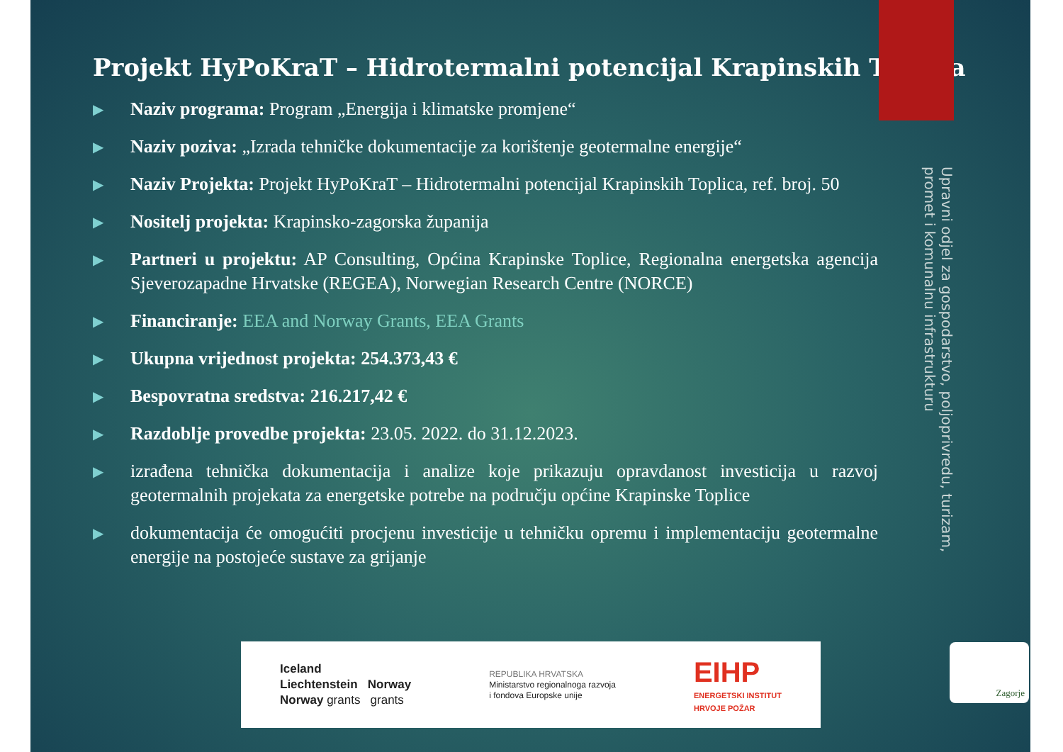Projekt HyPoKraT – Hidrotermalni potencijal Krapinskih Toplica
▶ Naziv programa: Program „Energija i klimatske promjene“
▶ Naziv poziva: „Izrada tehničke dokumentacije za korištenje geotermalne energije“
▶ Naziv Projekta: Projekt HyPoKraT – Hidrotermalni potencijal Krapinskih Toplica, ref. broj. 50
▶ Nositelj projekta: Krapinsko-zagorska županija
▶ Partneri u projektu: AP Consulting, Općina Krapinske Toplice, Regionalna energetska agencija Sjeverozapadne Hrvatske (REGEA), Norwegian Research Centre (NORCE)
▶ Financiranje: EEA and Norway Grants, EEA Grants
▶ Ukupna vrijednost projekta: 254.373,43 €
▶ Bespovratna sredstva: 216.217,42 €
▶ Razdoblje provedbe projekta: 23.05. 2022. do 31.12.2023.
▶ izrađena tehnička dokumentacija i analize koje prikazuju opravdanost investicija u razvoj geotermalnih projekata za energetske potrebe na području općine Krapinske Toplice
▶ dokumentacija će omogućiti procjenu investicije u tehničku opremu i implementaciju geotermalne energije na postojeće sustave za grijanje
Upravni odjel za gospodarstvo, poljoprivredu, turizam, promet i komunalnu infrastrukturu
Iceland
Liechtenstein Norway
Norway grants grants
REPUBLIKA HRVATSKA
Ministarstvo regionalnoga razvoja
i fondova Europske unije
EIHP
ENERGETSKI INSTITUT
HRVOJE POŽAR
Zagorje